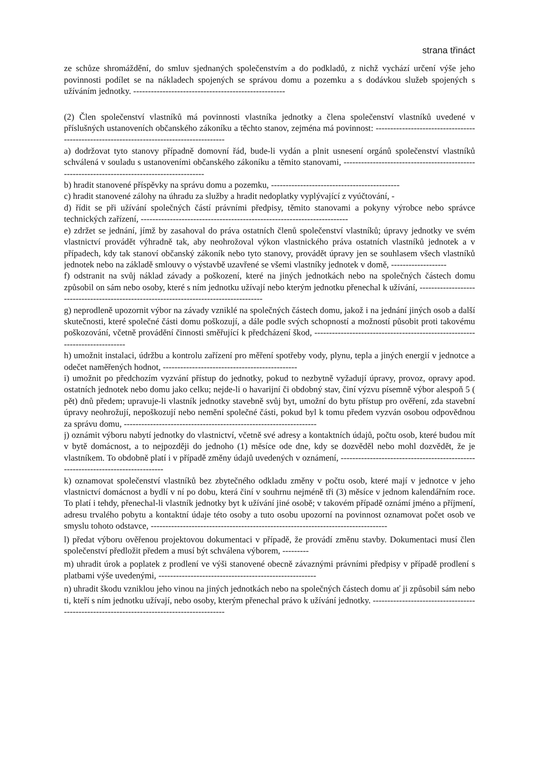strana třináct
ze schůze shromáždění, do smluv sjednaných společenstvím a do podkladů, z nichž vychází určení výše jeho povinnosti podílet se na nákladech spojených se správou domu a pozemku a s dodávkou služeb spojených s užíváním jednotky. ----------------------------------------------------
(2) Člen společenství vlastníků má povinnosti vlastníka jednotky a člena společenství vlastníků uvedené v příslušných ustanoveních občanského zákoníku a těchto stanov, zejména má povinnost: -----------------------------------------------------------------------------------------
a) dodržovat tyto stanovy případně domovní řád, bude-li vydán a plnit usnesení orgánů společenství vlastníků schválená v souladu s ustanoveními občanského zákoníku a těmito stanovami, ---------------------------------------------------------------------------------------------
b) hradit stanovené příspěvky na správu domu a pozemku, --------------------------------------------
c) hradit stanovené zálohy na úhradu za služby a hradit nedoplatky vyplývající z vyúčtování, -
d) řídit se při užívání společných částí právními předpisy, těmito stanovami a pokyny výrobce nebo správce technických zařízení, -----------------------------------------------------------------------
e) zdržet se jednání, jímž by zasahoval do práva ostatních členů společenství vlastníků; úpravy jednotky ve svém vlastnictví provádět výhradně tak, aby neohrožoval výkon vlastnického práva ostatních vlastníků jednotek a v případech, kdy tak stanoví občanský zákoník nebo tyto stanovy, provádět úpravy jen se souhlasem všech vlastníků jednotek nebo na základě smlouvy o výstavbě uzavřené se všemi vlastníky jednotek v domě, -------------------
f) odstranit na svůj náklad závady a poškození, které na jiných jednotkách nebo na společných částech domu způsobil on sám nebo osoby, které s ním jednotku užívají nebo kterým jednotku přenechal k užívání, ---------------------------------------------------------------------------------------
g) neprodleně upozornit výbor na závady vzniklé na společných částech domu, jakož i na jednání jiných osob a další skutečnosti, které společné části domu poškozují, a dále podle svých schopností a možností působit proti takovému poškozování, včetně provádění činnosti směřující k předcházení škod, ----------------------------------------------------------------------------
h) umožnit instalaci, údržbu a kontrolu zařízení pro měření spotřeby vody, plynu, tepla a jiných energií v jednotce a odečet naměřených hodnot, ----------------------------------------------
i) umožnit po předchozím vyzvání přístup do jednotky, pokud to nezbytně vyžadují úpravy, provoz, opravy apod. ostatních jednotek nebo domu jako celku; nejde-li o havarijní či obdobný stav, činí výzvu písemně výbor alespoň 5 ( pět) dnů předem; upravuje-li vlastník jednotky stavebně svůj byt, umožní do bytu přístup pro ověření, zda stavební úpravy neohrožují, nepoškozují nebo nemění společné části, pokud byl k tomu předem vyzván osobou odpovědnou za správu domu, ------------------------------------------------------------------
j) oznámit výboru nabytí jednotky do vlastnictví, včetně své adresy a kontaktních údajů, počtu osob, které budou mít v bytě domácnost, a to nejpozději do jednoho (1) měsíce ode dne, kdy se dozvěděl nebo mohl dozvědět, že je vlastníkem. To obdobně platí i v případě změny údajů uvedených v oznámení, --------------------------------------------------------------------------------
k) oznamovat společenství vlastníků bez zbytečného odkladu změny v počtu osob, které mají v jednotce v jeho vlastnictví domácnost a bydlí v ní po dobu, která činí v souhrnu nejméně tři (3) měsíce v jednom kalendářním roce. To platí i tehdy, přenechal-li vlastník jednotky byt k užívání jiné osobě; v takovém případě oznámí jméno a příjmení, adresu trvalého pobytu a kontaktní údaje této osoby a tuto osobu upozorní na povinnost oznamovat počet osob ve smyslu tohoto odstavce, ---------------------------------------------------------------------------------
l) předat výboru ověřenou projektovou dokumentaci v případě, že provádí změnu stavby. Dokumentaci musí člen společenství předložit předem a musí být schválena výborem, ---------
m) uhradit úrok a poplatek z prodlení ve výši stanovené obecně závaznými právními předpisy v případě prodlení s platbami výše uvedenými, ------------------------------------------------------
n) uhradit škodu vzniklou jeho vinou na jiných jednotkách nebo na společných částech domu ať ji způsobil sám nebo ti, kteří s ním jednotku užívají, nebo osoby, kterým přenechal právo k užívání jednotky. ------------------------------------------------------------------------------------------